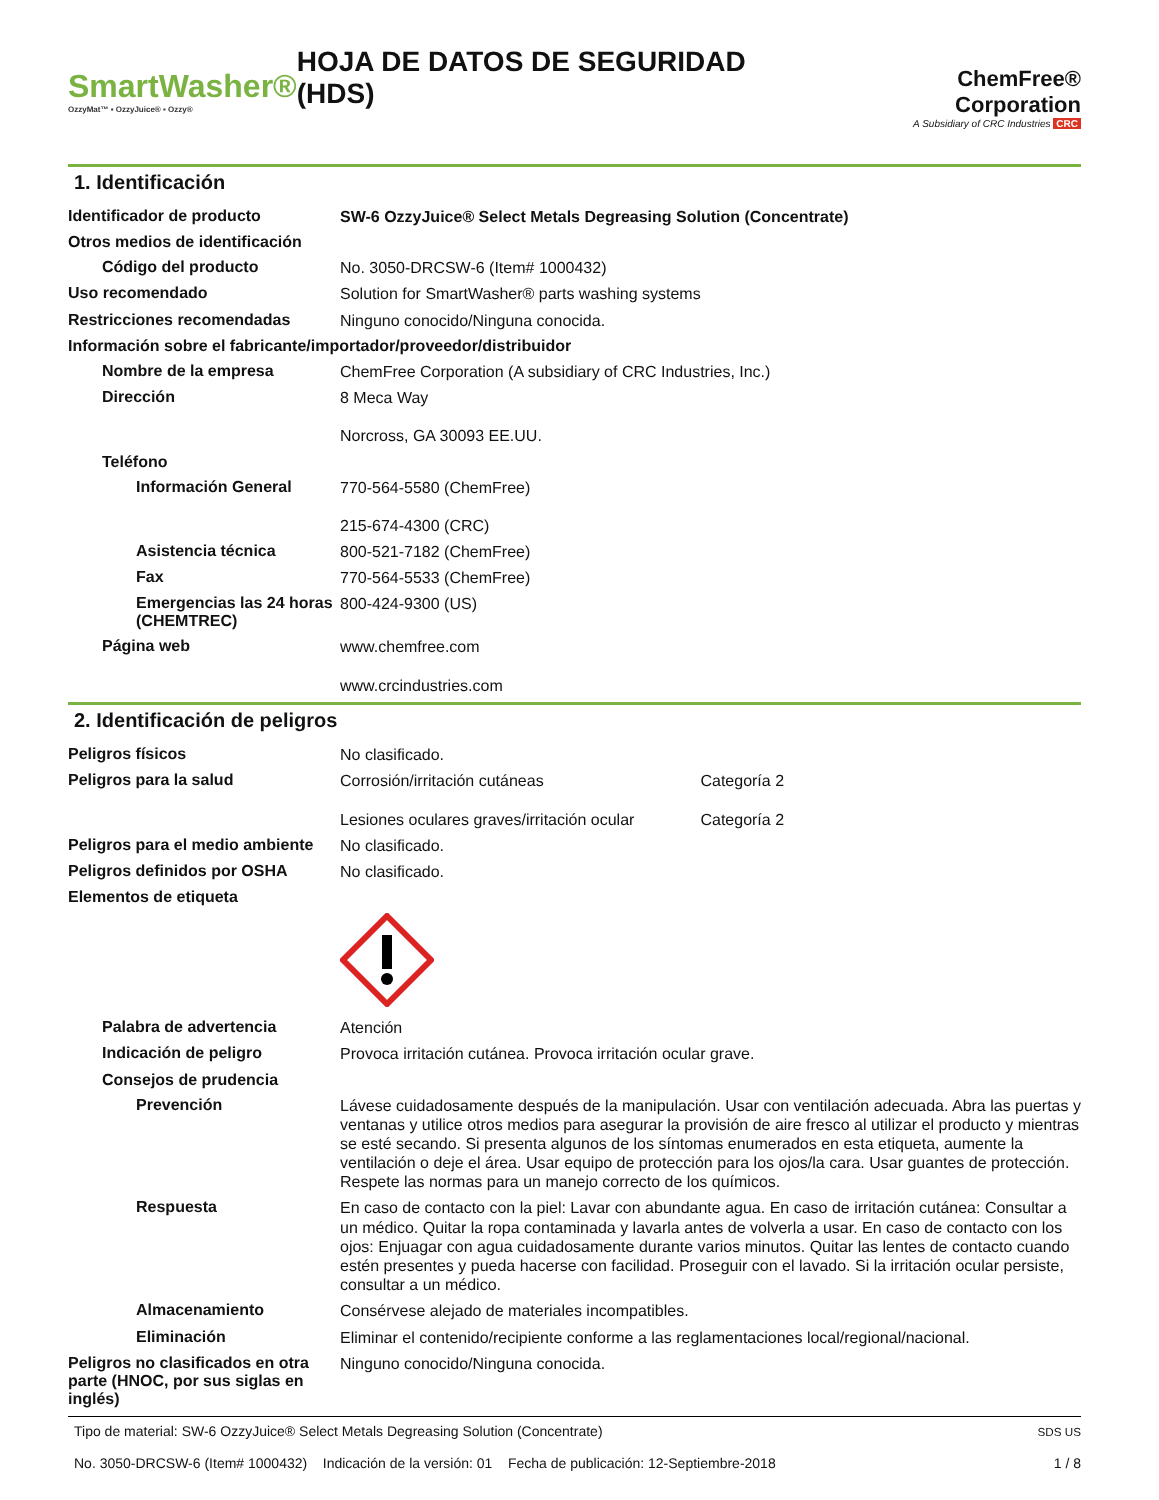SmartWasher®
OzzyMat™ ▪ OzzyJuice® ▪ Ozzy®
HOJA DE DATOS DE SEGURIDAD (HDS)
ChemFree® Corporation
A Subsidiary of CRC Industries CRC
1. Identificación
Identificador de producto
SW-6 OzzyJuice® Select Metals Degreasing Solution (Concentrate)
Otros medios de identificación
Código del producto
No. 3050-DRCSW-6 (Item# 1000432)
Uso recomendado
Solution for SmartWasher® parts washing systems
Restricciones recomendadas
Ninguno conocido/Ninguna conocida.
Información sobre el fabricante/importador/proveedor/distribuidor
Nombre de la empresa
ChemFree Corporation (A subsidiary of CRC Industries, Inc.)
Dirección
8 Meca Way
Norcross, GA 30093 EE.UU.
Teléfono
Información General
770-564-5580 (ChemFree)
215-674-4300 (CRC)
Asistencia técnica
800-521-7182 (ChemFree)
Fax
770-564-5533 (ChemFree)
Emergencias las 24 horas (CHEMTREC)
800-424-9300 (US)
Página web
www.chemfree.com
www.crcindustries.com
2. Identificación de peligros
Peligros físicos
No clasificado.
Peligros para la salud
Corrosión/irritación cutáneas Categoría 2
Lesiones oculares graves/irritación ocular Categoría 2
Peligros para el medio ambiente
No clasificado.
Peligros definidos por OSHA
No clasificado.
Elementos de etiqueta
Palabra de advertencia
Atención
Indicación de peligro
Provoca irritación cutánea. Provoca irritación ocular grave.
Consejos de prudencia
Prevención
Lávese cuidadosamente después de la manipulación. Usar con ventilación adecuada. Abra las puertas y ventanas y utilice otros medios para asegurar la provisión de aire fresco al utilizar el producto y mientras se esté secando. Si presenta algunos de los síntomas enumerados en esta etiqueta, aumente la ventilación o deje el área. Usar equipo de protección para los ojos/la cara. Usar guantes de protección. Respete las normas para un manejo correcto de los químicos.
Respuesta
En caso de contacto con la piel: Lavar con abundante agua. En caso de irritación cutánea: Consultar a un médico. Quitar la ropa contaminada y lavarla antes de volverla a usar. En caso de contacto con los ojos: Enjuagar con agua cuidadosamente durante varios minutos. Quitar las lentes de contacto cuando estén presentes y pueda hacerse con facilidad. Proseguir con el lavado. Si la irritación ocular persiste, consultar a un médico.
Almacenamiento
Consérvese alejado de materiales incompatibles.
Eliminación
Eliminar el contenido/recipiente conforme a las reglamentaciones local/regional/nacional.
Peligros no clasificados en otra parte (HNOC, por sus siglas en inglés)
Ninguno conocido/Ninguna conocida.
Tipo de material: SW-6 OzzyJuice® Select Metals Degreasing Solution (Concentrate)
No. 3050-DRCSW-6 (Item# 1000432) Indicación de la versión: 01 Fecha de publicación: 12-Septiembre-2018
SDS US
1 / 8